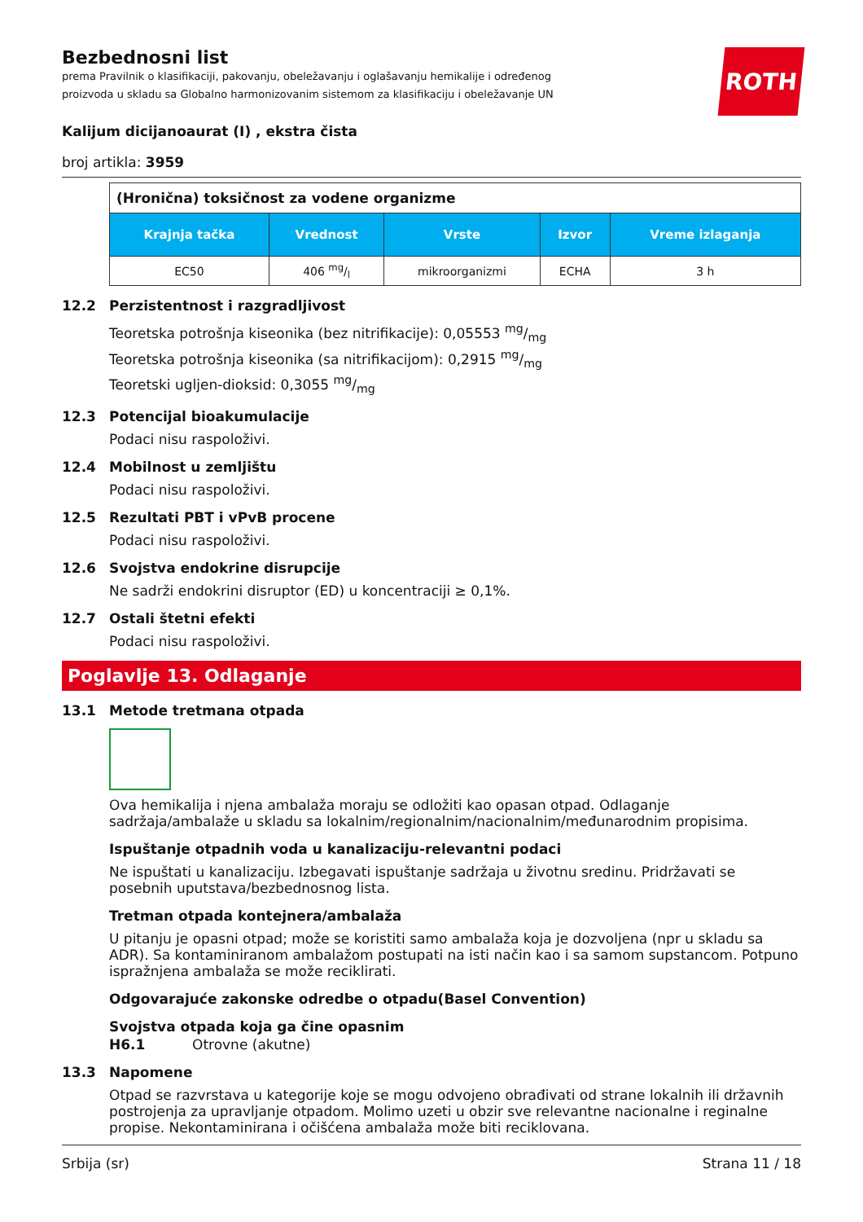ROTH
Bezbednosni list
prema Pravilnik o klasifikaciji, pakovanju, obeležavanju i oglašavanju hemikalije i određenog
proizvoda u skladu sa Globalno harmonizovanim sistemom za klasifikaciju i obeležavanje UN
Kalijum dicijanoaurat (I) , ekstra čista
broj artikla: 3959
| (Hronična) toksičnost za vodene organizme | | | | |
| Krajnja tačka | Vrednost | Vrste | Izvor | Vreme izlaganja |
| EC50 | 406 mg/l | mikroorganizmi | ECHA | 3 h |
12.2 Perzistentnost i razgradljivost
Teoretska potrošnja kiseonika (bez nitrifikacije): 0,05553 mg/mg
Teoretska potrošnja kiseonika (sa nitrifikacijom): 0,2915 mg/mg
Teoretski ugljen-dioksid: 0,3055 mg/mg
12.3 Potencijal bioakumulacije
Podaci nisu raspoloživi.
12.4 Mobilnost u zemljištu
Podaci nisu raspoloživi.
12.5 Rezultati PBT i vPvB procene
Podaci nisu raspoloživi.
12.6 Svojstva endokrine disrupcije
Ne sadrži endokrini disruptor (ED) u koncentraciji ≥ 0,1%.
12.7 Ostali štetni efekti
Podaci nisu raspoloživi.
Poglavlje 13. Odlaganje
13.1 Metode tretmana otpada
Ova hemikalija i njena ambalaža moraju se odložiti kao opasan otpad. Odlaganje sadržaja/ambalaže u skladu sa lokalnim/regionalnim/nacionalnim/međunarodnim propisima.
Ispuštanje otpadnih voda u kanalizaciju-relevantni podaci
Ne ispuštati u kanalizaciju. Izbegavati ispuštanje sadržaja u životnu sredinu. Pridržavati se posebnih uputstava/bezbednosnog lista.
Tretman otpada kontejnera/ambalaža
U pitanju je opasni otpad; može se koristiti samo ambalaža koja je dozvoljena (npr u skladu sa ADR). Sa kontaminiranom ambalažom postupati na isti način kao i sa samom supstancom. Potpuno ispražnjena ambalaža se može reciklirati.
Odgovarajuće zakonske odredbe o otpadu(Basel Convention)
Svojstva otpada koja ga čine opasnim
H6.1 Otrovne (akutne)
13.3 Napomene
Otpad se razvrstava u kategorije koje se mogu odvojeno obrađivati od strane lokalnih ili državnih postrojenja za upravljanje otpadom. Molimo uzeti u obzir sve relevantne nacionalne i reginalne propise. Nekontaminirana i očišćena ambalaža može biti reciklovana.
Srbija (sr) Strana 11 / 18